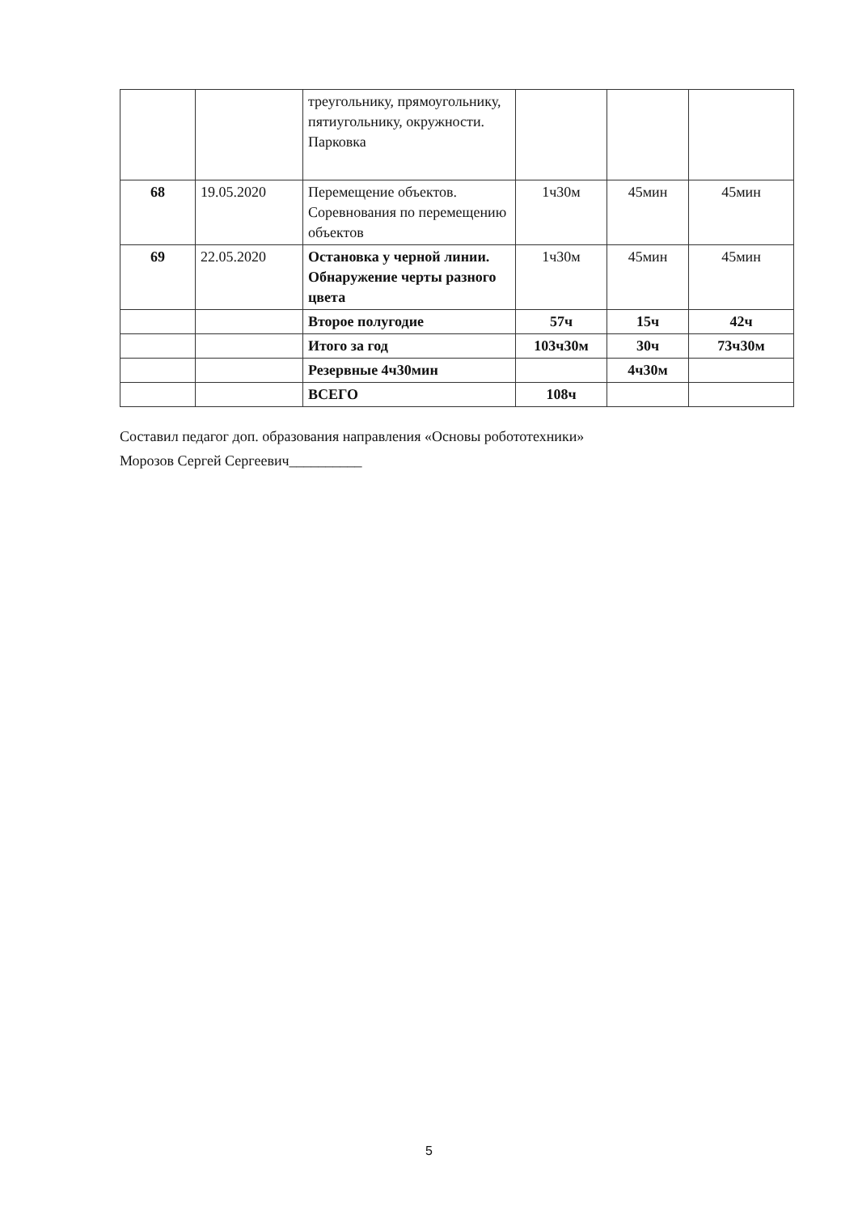| | | треугольнику, прямоугольнику, пятиугольнику, окружности. Парковка | | | |
| 68 | 19.05.2020 | Перемещение объектов. Соревнования по перемещению объектов | 1ч30м | 45мин | 45мин |
| 69 | 22.05.2020 | Остановка у черной линии. Обнаружение черты разного цвета | 1ч30м | 45мин | 45мин |
| | | Второе полугодие | 57ч | 15ч | 42ч |
| | | Итого за год | 103ч30м | 30ч | 73ч30м |
| | | Резервные 4ч30мин | | 4ч30м | |
| | | ВСЕГО | 108ч | | |
Составил педагог доп. образования направления «Основы робототехники»
Морозов Сергей Сергеевич__________
5